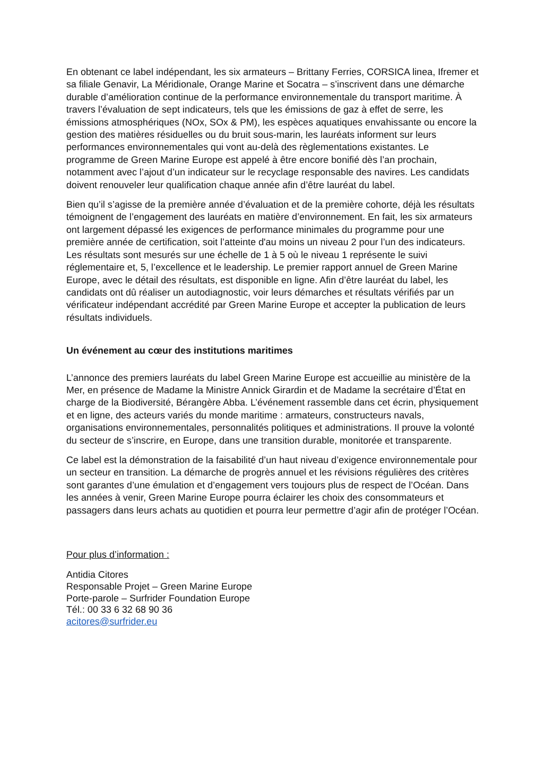En obtenant ce label indépendant, les six armateurs – Brittany Ferries, CORSICA linea, Ifremer et sa filiale Genavir, La Méridionale, Orange Marine et Socatra – s’inscrivent dans une démarche durable d’amélioration continue de la performance environnementale du transport maritime. À travers l’évaluation de sept indicateurs, tels que les émissions de gaz à effet de serre, les émissions atmosphériques (NOx, SOx & PM), les espèces aquatiques envahissante ou encore la gestion des matières résiduelles ou du bruit sous-marin, les lauréats informent sur leurs performances environnementales qui vont au-delà des règlementations existantes. Le programme de Green Marine Europe est appelé à être encore bonifié dès l’an prochain, notamment avec l’ajout d’un indicateur sur le recyclage responsable des navires. Les candidats doivent renouveler leur qualification chaque année afin d’être lauréat du label.
Bien qu’il s’agisse de la première année d’évaluation et de la première cohorte, déjà les résultats témoignent de l’engagement des lauréats en matière d’environnement. En fait, les six armateurs ont largement dépassé les exigences de performance minimales du programme pour une première année de certification, soit l’atteinte d'au moins un niveau 2 pour l’un des indicateurs. Les résultats sont mesurés sur une échelle de 1 à 5 où le niveau 1 représente le suivi réglementaire et, 5, l’excellence et le leadership. Le premier rapport annuel de Green Marine Europe, avec le détail des résultats, est disponible en ligne. Afin d’être lauréat du label, les candidats ont dû réaliser un autodiagnostic, voir leurs démarches et résultats vérifiés par un vérificateur indépendant accrédité par Green Marine Europe et accepter la publication de leurs résultats individuels.
Un événement au cœur des institutions maritimes
L’annonce des premiers lauréats du label Green Marine Europe est accueillie au ministère de la Mer, en présence de Madame la Ministre Annick Girardin et de Madame la secrétaire d’État en charge de la Biodiversité, Bérangère Abba. L’événement rassemble dans cet écrin, physiquement et en ligne, des acteurs variés du monde maritime : armateurs, constructeurs navals, organisations environnementales, personnalités politiques et administrations. Il prouve la volonté du secteur de s’inscrire, en Europe, dans une transition durable, monitorée et transparente.
Ce label est la démonstration de la faisabilité d’un haut niveau d’exigence environnementale pour un secteur en transition. La démarche de progrès annuel et les révisions régulières des critères sont garantes d’une émulation et d’engagement vers toujours plus de respect de l’Océan. Dans les années à venir, Green Marine Europe pourra éclairer les choix des consommateurs et passagers dans leurs achats au quotidien et pourra leur permettre d’agir afin de protéger l’Océan.
Pour plus d’information :
Antidia Citores
Responsable Projet – Green Marine Europe
Porte-parole – Surfrider Foundation Europe
Tél.: 00 33 6 32 68 90 36
acitores@surfrider.eu